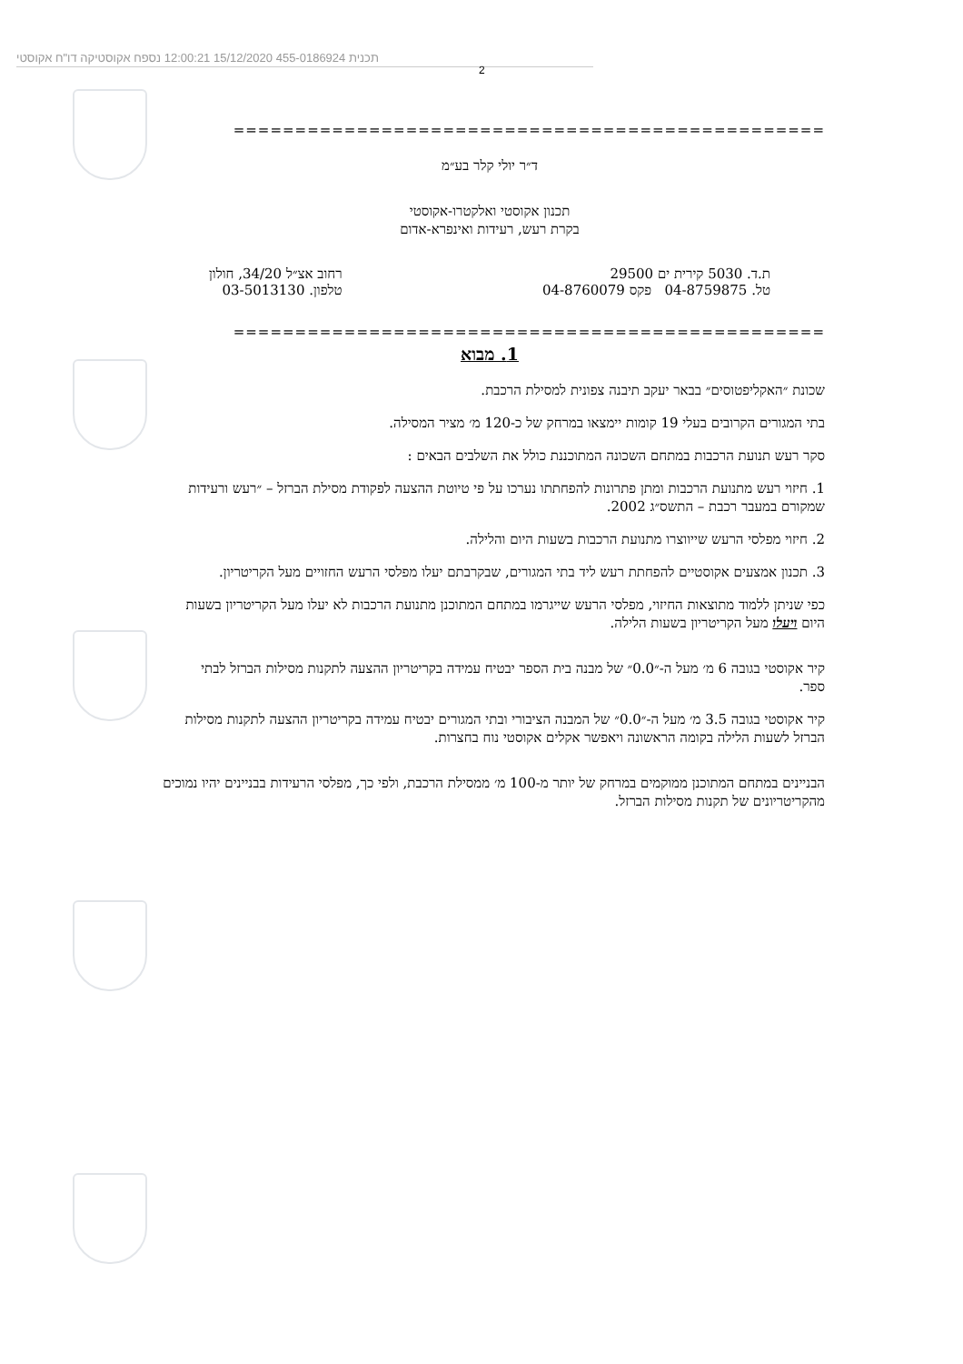תכנית 455-0186924 15/12/2020 12:00:21 נספח אקוסטיקה דו"ח אקוסטי
2
================================================
ד״ר יולי קלר בע״מ
תכנון אקוסטי ואלקטרו-אקוסטי
בקרת רעש, רעידות ואינפרא-אדום
ת.ד. 5030 קירית ים 29500
טל. 04-8759875 פקס 04-8760079
רחוב אצ״ל 34/20, חולון
טלפון. 03-5013130
================================================
1. מבוא
שכונת ״האקליפטוסים״ בבאר יעקב תיבנה צפונית למסילת הרכבת.
בתי המגורים הקרובים בעלי 19 קומות יימצאו במרחק של כ-120 מ׳ מציר המסילה.
סקר רעש תנועת הרכבות במתחם השכונה המתוכננת כולל את השלבים הבאים :
1. חיזוי רעש מתנועת הרכבות ומתן פתרונות להפחתתו נערכו על פי טיוטת ההצעה לפקודת מסילת הברזל – ״רעש ורעידות שמקורם במעבר רכבת – התשס״ג 2002.
2. חיזוי מפלסי הרעש שייווצרו מתנועת הרכבות בשעות היום והלילה.
3. תכנון אמצעים אקוסטיים להפחתת רעש ליד בתי המגורים, שבקרבתם יעלו מפלסי הרעש החזויים מעל הקריטריון.
כפי שניתן ללמוד מתוצאות החיזוי, מפלסי הרעש שייגרמו במתחם המתוכנן מתנועת הרכבות לא יעלו מעל הקריטריון בשעות היום ויעלו מעל הקריטריון בשעות הלילה.
קיר אקוסטי בגובה 6 מ׳ מעל ה-״0.0״ של מבנה בית הספר יבטיח עמידה בקריטריון ההצעה לתקנות מסילות הברזל לבתי ספר.
קיר אקוסטי בגובה 3.5 מ׳ מעל ה-״0.0״ של המבנה הציבורי ובתי המגורים יבטיח עמידה בקריטריון ההצעה לתקנות מסילות הברזל לשעות הלילה בקומה הראשונה ויאפשר אקלים אקוסטי נוח בחצרות.
הבניינים במתחם המתוכנן ממוקמים במרחק של יותר מ-100 מ׳ ממסילת הרכבת, ולפי כך, מפלסי הרעידות בבניינים יהיו נמוכים מהקריטריונים של תקנות מסילות הברזל.